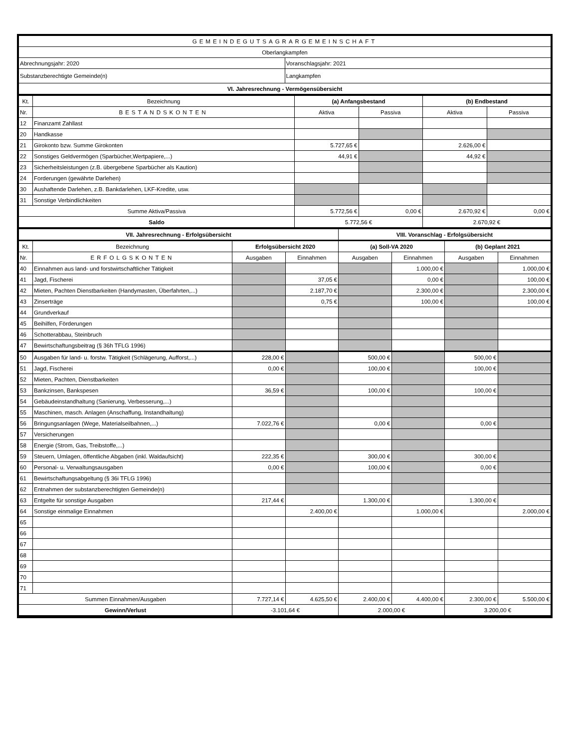| GEMEINDEGUTSAGRARGEMEINSCHAFT | |
| Oberlangkampfen | |
| Abrechnungsjahr: 2020 | Voranschlagsjahr: 2021 |
| Substanzberechtigte Gemeinde(n) | Langkampfen |
| VI. Jahresrechnung - Vermögensübersicht | |
| Kt. | Bezeichnung | (a) Anfangsbestand | | (b) Endbestand | |
| --- | --- | --- | --- | --- | --- |
| Nr. | BESTANDSKONTEN | Aktiva | Passiva | Aktiva | Passiva |
| 12 | Finanzamt Zahllast | | | | |
| 20 | Handkasse | | | | |
| 21 | Girokonto bzw. Summe Girokonten | 5.727,65 € | | 2.626,00 € | |
| 22 | Sonstiges Geldvermögen (Sparbücher,Wertpapiere,...) | 44,91 € | | 44,92 € | |
| 23 | Sicherheitsleistungen (z.B. übergebene Sparbücher als Kaution) | | | | |
| 24 | Forderungen (gewährte Darlehen) | | | | |
| 30 | Aushaftende Darlehen, z.B. Bankdarlehen, LKF-Kredite, usw. | | | | |
| 31 | Sonstige Verbindlichkeiten | | | | |
| Summe Aktiva/Passiva | | 5.772,56 € | 0,00 € | 2.670,92 € | 0,00 € |
| Saldo | | 5.772,56 € | | 2.670,92 € | |
| VII. Jahresrechnung - Erfolgsübersicht | | | | VIII. Voranschlag - Erfolgsübersicht | | | |
| Kt. | Bezeichnung | Erfolgsübersicht 2020 | | (a) Soll-VA 2020 | | (b) Geplant 2021 | |
| Nr. | ERFOLGSKONTEN | Ausgaben | Einnahmen | Ausgaben | Einnahmen | Ausgaben | Einnahmen |
| 40 | Einnahmen aus land- und forstwirtschaftlicher Tätigkeit | | | | 1.000,00 € | | 1.000,00 € |
| 41 | Jagd, Fischerei | | 37,05 € | | 0,00 € | | 100,00 € |
| 42 | Mieten, Pachten Dienstbarkeiten (Handymasten, Überfahrten,...) | | 2.187,70 € | | 2.300,00 € | | 2.300,00 € |
| 43 | Zinserträge | | 0,75 € | | 100,00 € | | 100,00 € |
| 44 | Grundverkauf | | | | | | |
| 45 | Beihilfen, Förderungen | | | | | | |
| 46 | Schotterabbau, Steinbruch | | | | | | |
| 47 | Bewirtschaftungsbeitrag (§ 36h TFLG 1996) | | | | | | |
| 50 | Ausgaben für land- u. forstw. Tätigkeit (Schlägerung, Aufforst,...) | 228,00 € | | 500,00 € | | 500,00 € | |
| 51 | Jagd, Fischerei | 0,00 € | | 100,00 € | | 100,00 € | |
| 52 | Mieten, Pachten, Dienstbarkeiten | | | | | | |
| 53 | Bankzinsen, Bankspesen | 36,59 € | | 100,00 € | | 100,00 € | |
| 54 | Gebäudeinstandhaltung (Sanierung, Verbesserung,...) | | | | | | |
| 55 | Maschinen, masch. Anlagen (Anschaffung, Instandhaltung) | | | | | | |
| 56 | Bringungsanlagen (Wege, Materialseilbahnen,...) | 7.022,76 € | | 0,00 € | | 0,00 € | |
| 57 | Versicherungen | | | | | | |
| 58 | Energie (Strom, Gas, Treibstoffe,...) | | | | | | |
| 59 | Steuern, Umlagen, öffentliche Abgaben (inkl. Waldaufsicht) | 222,35 € | | 300,00 € | | 300,00 € | |
| 60 | Personal- u. Verwaltungsausgaben | 0,00 € | | 100,00 € | | 0,00 € | |
| 61 | Bewirtschaftungsabgeltung (§ 36i TFLG 1996) | | | | | | |
| 62 | Entnahmen der substanzberechtigten Gemeinde(n) | | | | | | |
| 63 | Entgelte für sonstige Ausgaben | 217,44 € | | 1.300,00 € | | 1.300,00 € | |
| 64 | Sonstige einmalige Einnahmen | | 2.400,00 € | | 1.000,00 € | | 2.000,00 € |
| 65 | | | | | | | |
| 66 | | | | | | | |
| 67 | | | | | | | |
| 68 | | | | | | | |
| 69 | | | | | | | |
| 70 | | | | | | | |
| 71 | | | | | | | |
| Summen Einnahmen/Ausgaben | | 7.727,14 € | 4.625,50 € | 2.400,00 € | 4.400,00 € | 2.300,00 € | 5.500,00 € |
| Gewinn/Verlust | | -3.101,64 € | | 2.000,00 € | | 3.200,00 € | |